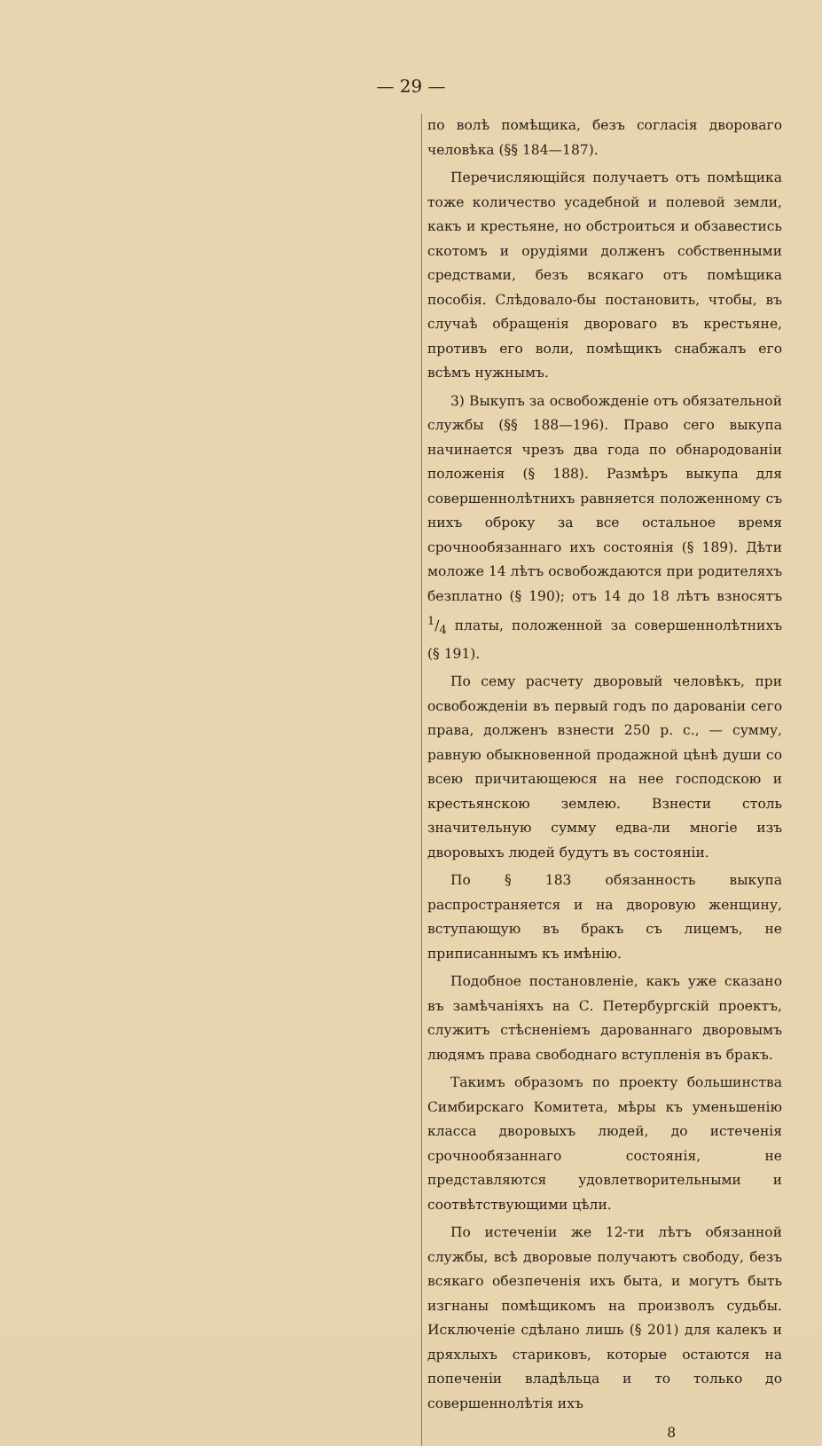— 29 —
по волѣ помѣщика, безъ согласія двороваго человѣка (§§ 184—187).
Перечисляющійся получаетъ отъ помѣщика тоже количество усадебной и полевой земли, какъ и крестьяне, но обстроиться и обзавестись скотомъ и орудіями долженъ собственными средствами, безъ всякаго отъ помѣщика пособія. Слѣдовало-бы постановить, чтобы, въ случаѣ обращенія двороваго въ крестьяне, противъ его воли, помѣщикъ снабжалъ его всѣмъ нужнымъ.
3) Выкупъ за освобожденіе отъ обязательной службы (§§ 188—196). Право сего выкупа начинается чрезъ два года по обнародованіи положенія (§ 188). Размѣръ выкупа для совершеннолѣтнихъ равняется положенному съ нихъ оброку за все остальное время срочнообязаннаго ихъ состоянія (§ 189). Дѣти моложе 14 лѣтъ освобождаются при родителяхъ безплатно (§ 190); отъ 14 до 18 лѣтъ взносятъ 1/4 платы, положенной за совершеннолѣтнихъ (§ 191).
По сему расчету дворовый человѣкъ, при освобожденіи въ первый годъ по дарованіи сего права, долженъ взнести 250 р. с., — сумму, равную обыкновенной продажной цѣнѣ души со всею причитающеюся на нее господскою и крестьянскою землею. Взнести столь значительную сумму едва-ли многіе изъ дворовыхъ людей будутъ въ состояніи.
По § 183 обязанность выкупа распространяется и на дворовую женщину, вступающую въ бракъ съ лицемъ, не приписаннымъ къ имѣнію.
Подобное постановленіе, какъ уже сказано въ замѣчаніяхъ на С. Петербургскій проектъ, служитъ стѣсненіемъ дарованнаго дворовымъ людямъ права свободнаго вступленія въ бракъ.
Такимъ образомъ по проекту большинства Симбирскаго Комитета, мѣры къ уменьшенію класса дворовыхъ людей, до истеченія срочнообязаннаго состоянія, не представляются удовлетворительными и соотвѣтствующими цѣли.
По истеченіи же 12-ти лѣтъ обязанной службы, всѣ дворовые получаютъ свободу, безъ всякаго обезпеченія ихъ быта, и могутъ быть изгнаны помѣщикомъ на произволъ судьбы. Исключеніе сдѣлано лишь (§ 201) для калекъ и дряхлыхъ стариковъ, которые остаются на попеченіи владѣльца и то только до совершеннолѣтія ихъ
8